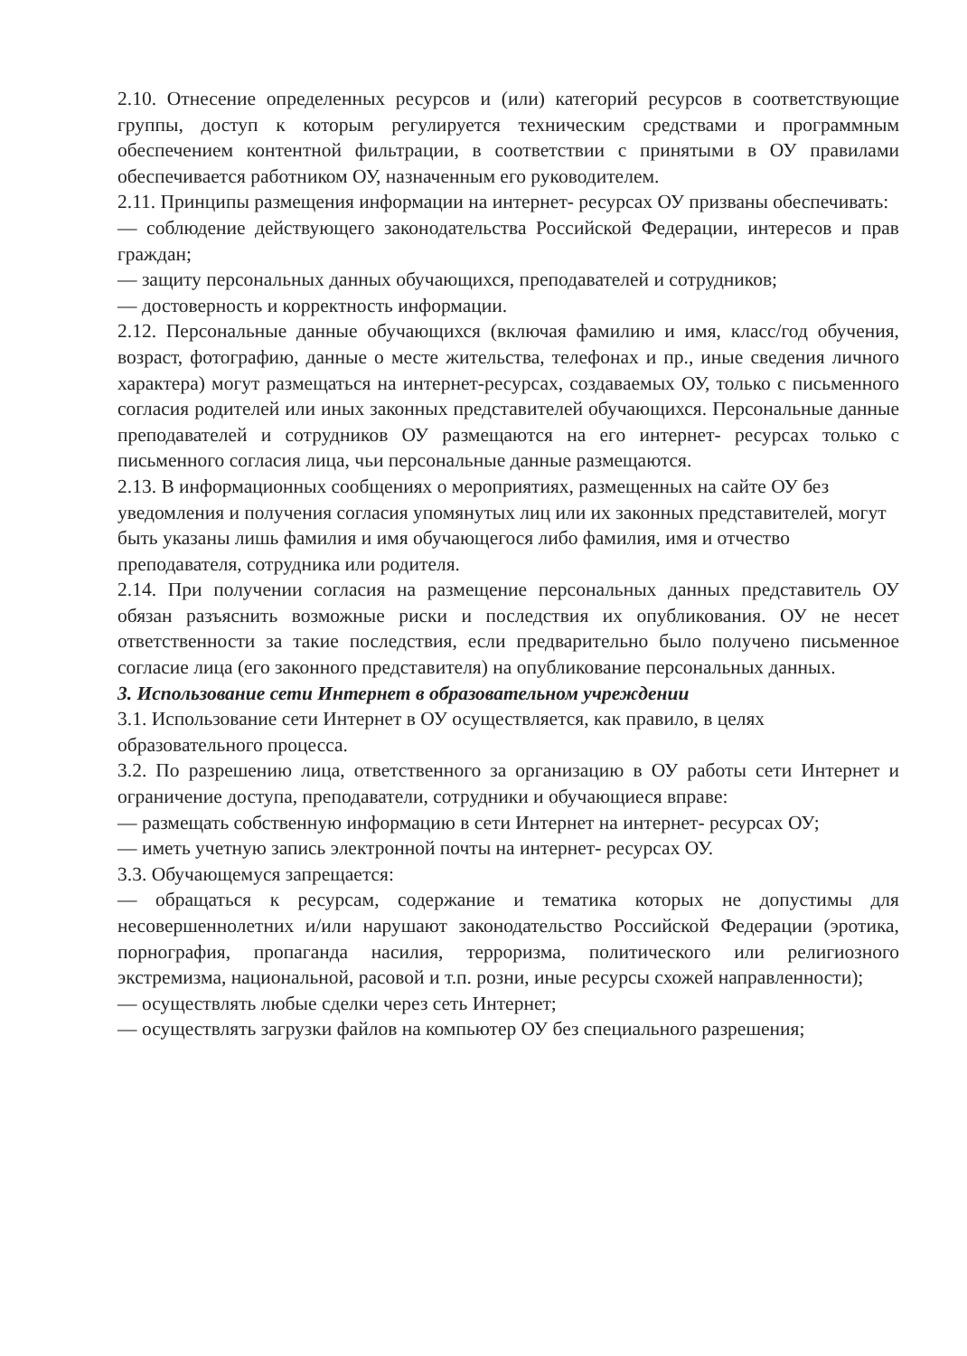2.10. Отнесение определенных ресурсов и (или) категорий ресурсов в соответствующие группы, доступ к которым регулируется техническим средствами и программным обеспечением контентной фильтрации, в соответствии с принятыми в ОУ правилами обеспечивается работником ОУ, назначенным его руководителем.
2.11. Принципы размещения информации на интернет- ресурсах ОУ призваны обеспечивать:
— соблюдение действующего законодательства Российской Федерации, интересов и прав граждан;
— защиту персональных данных обучающихся, преподавателей и сотрудников;
— достоверность и корректность информации.
2.12. Персональные данные обучающихся (включая фамилию и имя, класс/год обучения, возраст, фотографию, данные о месте жительства, телефонах и пр., иные сведения личного характера) могут размещаться на интернет-ресурсах, создаваемых ОУ, только с письменного согласия родителей или иных законных представителей обучающихся. Персональные данные преподавателей и сотрудников ОУ размещаются на его интернет- ресурсах только с письменного согласия лица, чьи персональные данные размещаются.
2.13. В информационных сообщениях о мероприятиях, размещенных на сайте ОУ без уведомления и получения согласия упомянутых лиц или их законных представителей, могут быть указаны лишь фамилия и имя обучающегося либо фамилия, имя и отчество преподавателя, сотрудника или родителя.
2.14. При получении согласия на размещение персональных данных представитель ОУ обязан разъяснить возможные риски и последствия их опубликования. ОУ не несет ответственности за такие последствия, если предварительно было получено письменное согласие лица (его законного представителя) на опубликование персональных данных.
3. Использование сети Интернет в образовательном учреждении
3.1. Использование сети Интернет в ОУ осуществляется, как правило, в целях образовательного процесса.
3.2. По разрешению лица, ответственного за организацию в ОУ работы сети Интернет и ограничение доступа, преподаватели, сотрудники и обучающиеся вправе:
— размещать собственную информацию в сети Интернет на интернет- ресурсах ОУ;
— иметь учетную запись электронной почты на интернет- ресурсах ОУ.
3.3. Обучающемуся запрещается:
— обращаться к ресурсам, содержание и тематика которых не допустимы для несовершеннолетних и/или нарушают законодательство Российской Федерации (эротика, порнография, пропаганда насилия, терроризма, политического или религиозного экстремизма, национальной, расовой и т.п. розни, иные ресурсы схожей направленности);
— осуществлять любые сделки через сеть Интернет;
— осуществлять загрузки файлов на компьютер ОУ без специального разрешения;